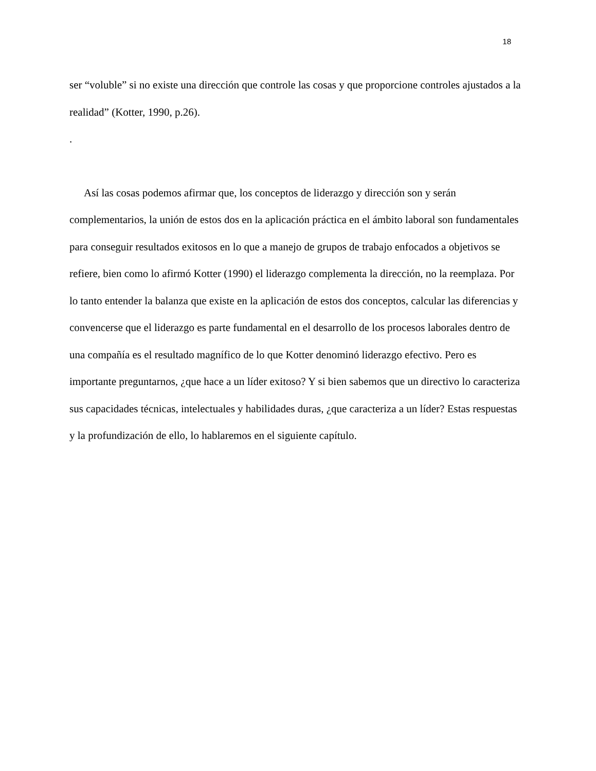18
ser “voluble” si no existe una dirección que controle las cosas y que proporcione controles ajustados a la realidad” (Kotter, 1990, p.26).
.
Así las cosas podemos afirmar que, los conceptos de liderazgo y dirección son y serán complementarios, la unión de estos dos en la aplicación práctica en el ámbito laboral son fundamentales para conseguir resultados exitosos en lo que a manejo de grupos de trabajo enfocados a objetivos se refiere, bien como lo afirmó Kotter (1990) el liderazgo complementa la dirección, no la reemplaza. Por lo tanto entender la balanza que existe en la aplicación de estos dos conceptos, calcular las diferencias y convencerse que el liderazgo es parte fundamental en el desarrollo de los procesos laborales dentro de una compañía es el resultado magnífico de lo que Kotter denominó liderazgo efectivo. Pero es importante preguntarnos, ¿que hace a un líder exitoso? Y si bien sabemos que un directivo lo caracteriza sus capacidades técnicas, intelectuales y habilidades duras, ¿que caracteriza a un líder? Estas respuestas y la profundización de ello, lo hablaremos en el siguiente capítulo.